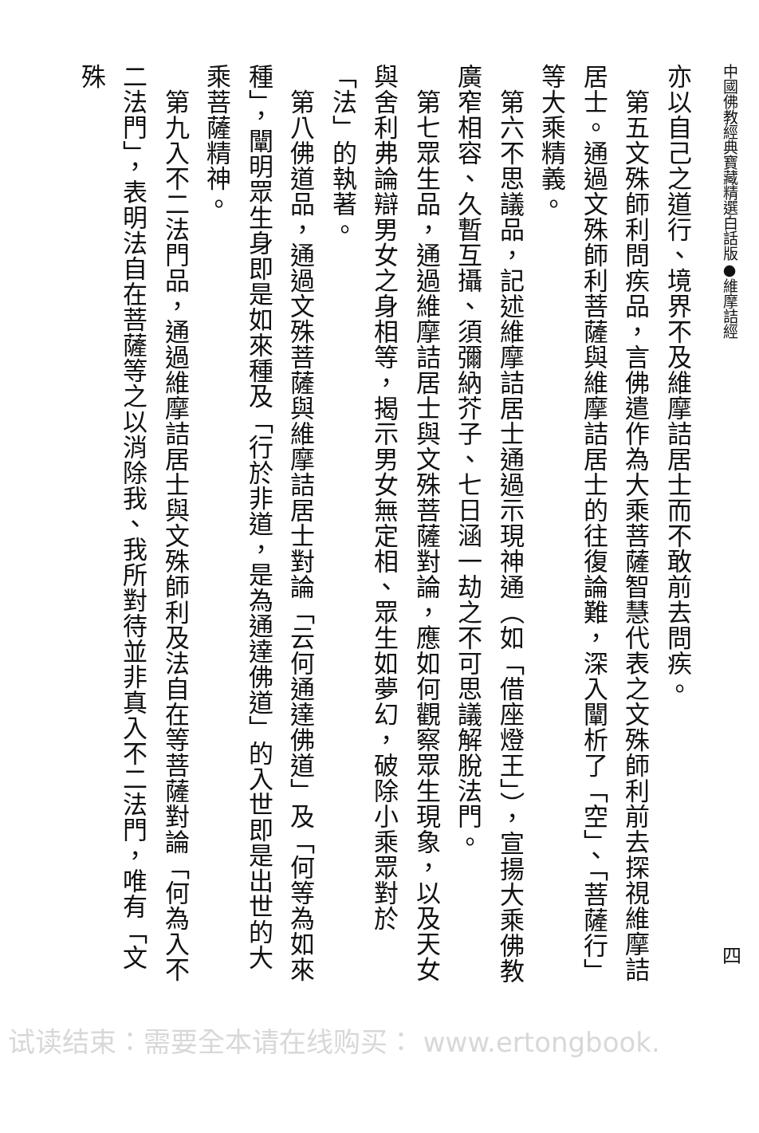中國佛教經典寶藏精選白話版●維摩詰經 四
亦以自己之道行、境界不及維摩詰居士而不敢前去問疾。
　第五文殊師利問疾品，言佛遣作為大乘菩薩智慧代表之文殊師利前去探視維摩詰居士。通過文殊師利菩薩與維摩詰居士的往復論難，深入闡析了「空」、「菩薩行」等大乘精義。
　第六不思議品，記述維摩詰居士通過示現神通（如「借座燈王」），宣揚大乘佛教廣窄相容、久暫互攝、須彌納芥子、七日涵一劫之不可思議解脫法門。
　第七眾生品，通過維摩詰居士與文殊菩薩對論，應如何觀察眾生現象，以及天女與舍利弗論辯男女之身相等，揭示男女無定相、眾生如夢幻，破除小乘眾對於「法」的執著。
　第八佛道品，通過文殊菩薩與維摩詰居士對論「云何通達佛道」及「何等為如來種」，闡明眾生身即是如來種及「行於非道，是為通達佛道」的入世即是出世的大乘菩薩精神。
　第九入不二法門品，通過維摩詰居士與文殊師利及法自在等菩薩對論「何為入不二法門」，表明法自在菩薩等之以消除我、我所對待並非真入不二法門，唯有「文殊
试读结束：需要全本请在线购买： www.ertongbook.